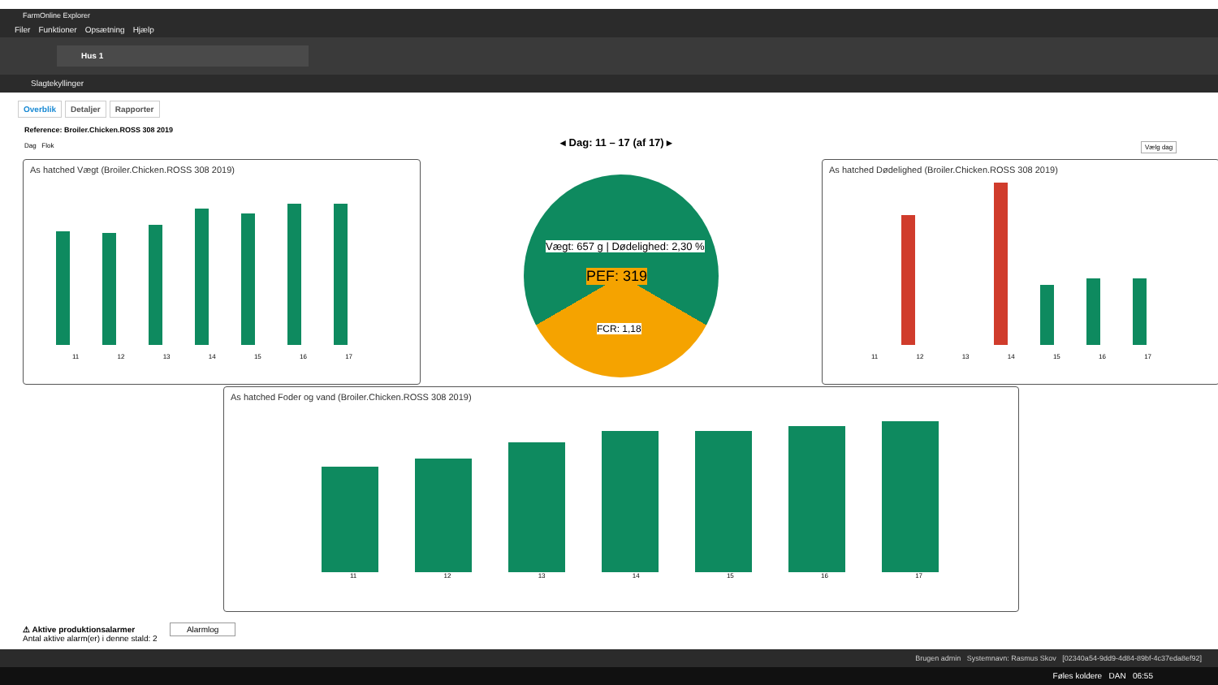FarmOnline Explorer
Filer Funktioner Opsætning Hjælp
Hus 1
Slagtekyllinger
Overblik Detaljer Rapporter
Reference: Broiler.Chicken.ROSS 308 2019
Dag Flok
◂ Dag: 11 – 17 (af 17) ▸ Vælg dag
As hatched Vægt (Broiler.Chicken.ROSS 308 2019)
11 12 13 14 15 16 17
Vægt: 657 g | Dødelighed: 2,30 %
PEF: 319
FCR: 1,18
As hatched Dødelighed (Broiler.Chicken.ROSS 308 2019)
11 12 13 14 15 16 17
As hatched Foder og vand (Broiler.Chicken.ROSS 308 2019)
11 12 13 14 15 16 17
⚠ Aktive produktionsalarmer Alarmlog
Antal aktive alarm(er) i denne stald: 2
Brugen admin Systemnavn: Rasmus Skov [02340a54-9dd9-4d84-89bf-4c37eda8ef92]
Føles koldere DAN 06:55